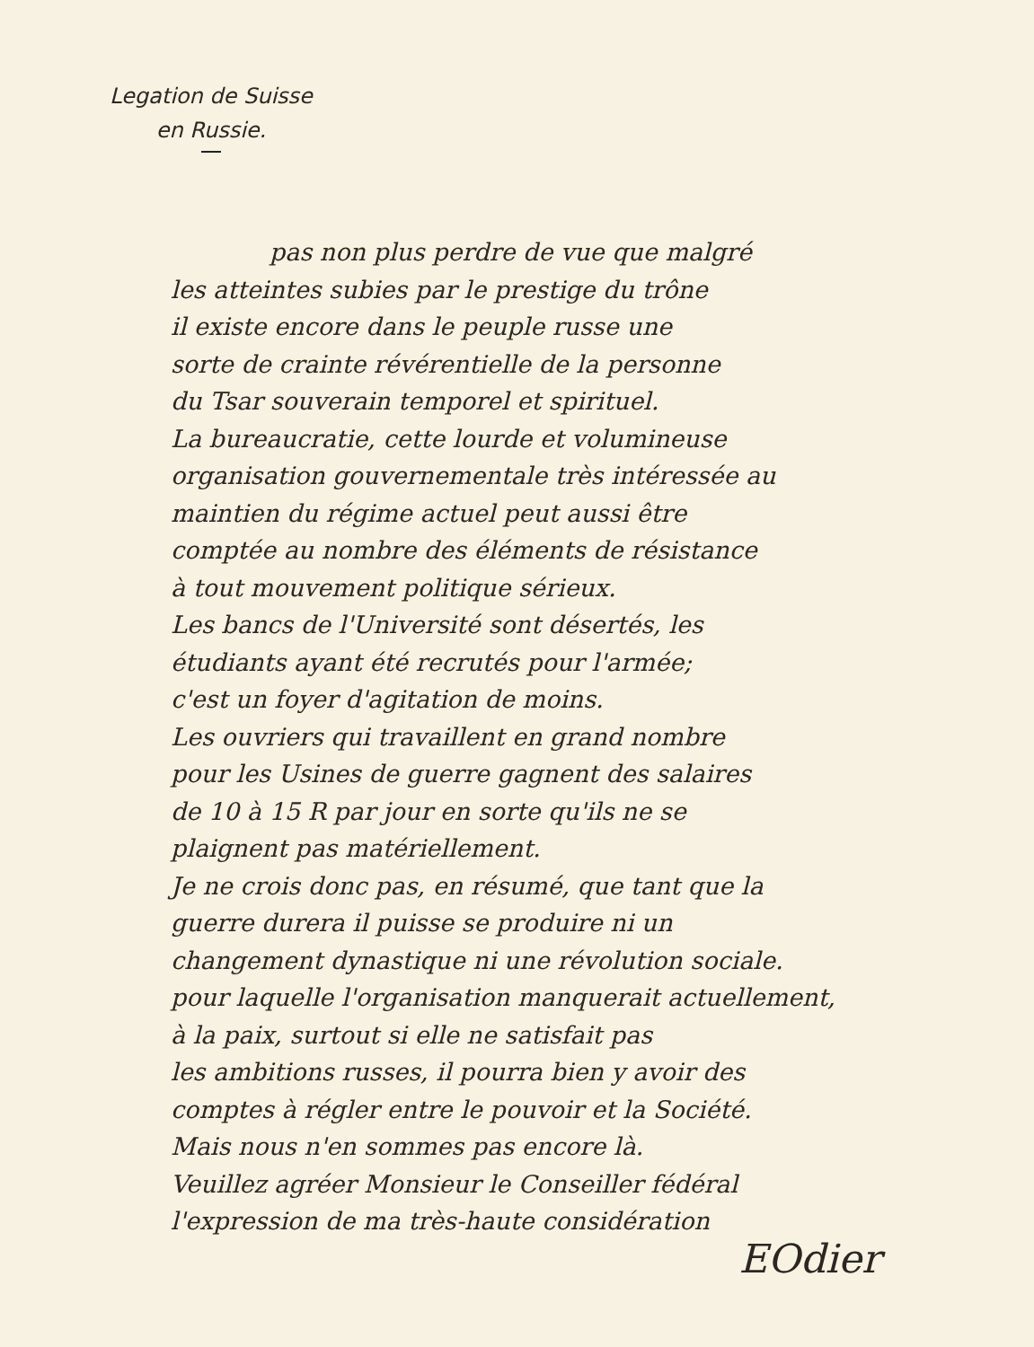Legation de Suisse
en Russie.
pas non plus perdre de vue que malgré
les atteintes subies par le prestige du trône
il existe encore dans le peuple russe une
sorte de crainte révérentielle de la personne
du Tsar souverain temporel et spirituel.
La bureaucratie, cette lourde et volumineuse
organisation gouvernementale très intéressée au
maintien du régime actuel peut aussi être
comptée au nombre des éléments de résistance
à tout mouvement politique sérieux.
Les bancs de l'Université sont désertés, les
étudiants ayant été recrutés pour l'armée;
c'est un foyer d'agitation de moins.
Les ouvriers qui travaillent en grand nombre
pour les Usines de guerre gagnent des salaires
de 10 à 15 R par jour en sorte qu'ils ne se
plaignent pas matériellement.
Je ne crois donc pas, en résumé, que tant que la
guerre durera il puisse se produire ni un
changement dynastique ni une révolution sociale.
pour laquelle l'organisation manquerait actuellement,
à la paix, surtout si elle ne satisfait pas
les ambitions russes, il pourra bien y avoir des
comptes à régler entre le pouvoir et la Société.
Mais nous n'en sommes pas encore là.
Veuillez agréer Monsieur le Conseiller fédéral
l'expression de ma très-haute considération
EOdier